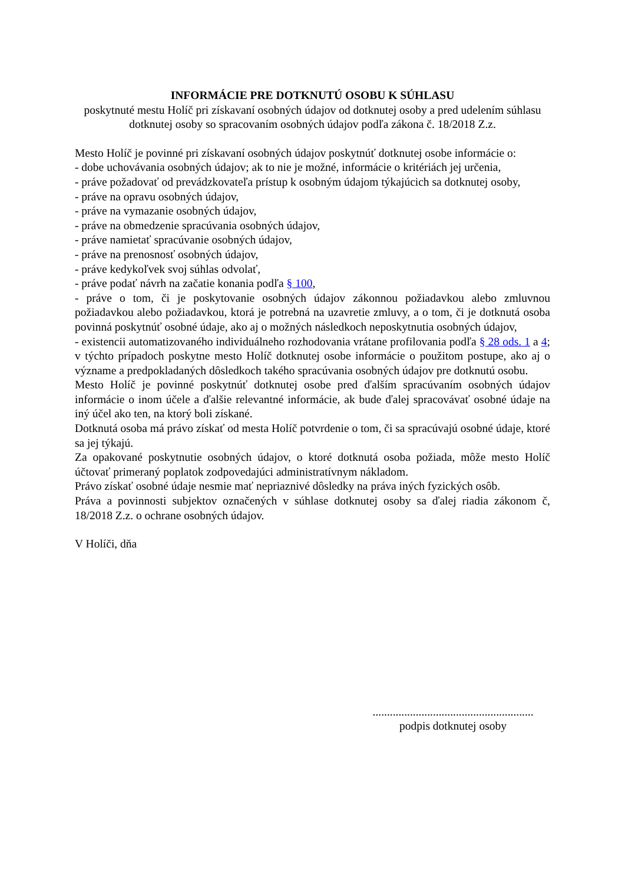INFORMÁCIE PRE DOTKNUTÚ OSOBU K SÚHLASU
poskytnuté mestu Holíč pri získavaní osobných údajov od dotknutej osoby a pred udelením súhlasu dotknutej osoby so spracovaním osobných údajov podľa zákona č. 18/2018 Z.z.
Mesto Holíč je povinné pri získavaní osobných údajov poskytnúť dotknutej osobe informácie o:
- dobe uchovávania osobných údajov; ak to nie je možné, informácie o kritériách jej určenia,
- práve požadovať od prevádzkovateľa prístup k osobným údajom týkajúcich sa dotknutej osoby,
- práve na opravu osobných údajov,
- práve na vymazanie osobných údajov,
- práve na obmedzenie spracúvania osobných údajov,
- práve namietať spracúvanie osobných údajov,
- práve na prenosnosť osobných údajov,
- práve kedykoľvek svoj súhlas odvolať,
- práve podať návrh na začatie konania podľa § 100,
- práve o tom, či je poskytovanie osobných údajov zákonnou požiadavkou alebo zmluvnou požiadavkou alebo požiadavkou, ktorá je potrebná na uzavretie zmluvy, a o tom, či je dotknutá osoba povinná poskytnúť osobné údaje, ako aj o možných následkoch neposkytnutia osobných údajov,
- existencii automatizovaného individuálneho rozhodovania vrátane profilovania podľa § 28 ods. 1 a 4; v týchto prípadoch poskytne mesto Holíč dotknutej osobe informácie o použitom postupe, ako aj o význame a predpokladaných dôsledkoch takého spracúvania osobných údajov pre dotknutú osobu.
Mesto Holíč je povinné poskytnúť dotknutej osobe pred ďalším spracúvaním osobných údajov informácie o inom účele a ďalšie relevantné informácie, ak bude ďalej spracovávať osobné údaje na iný účel ako ten, na ktorý boli získané.
Dotknutá osoba má právo získať od mesta Holíč potvrdenie o tom, či sa spracúvajú osobné údaje, ktoré sa jej týkajú.
Za opakované poskytnutie osobných údajov, o ktoré dotknutá osoba požiada, môže mesto Holíč účtovať primeraný poplatok zodpovedajúci administratívnym nákladom.
Právo získať osobné údaje nesmie mať nepriaznivé dôsledky na práva iných fyzických osôb.
Práva a povinnosti subjektov označených v súhlase dotknutej osoby sa ďalej riadia zákonom č, 18/2018 Z.z. o ochrane osobných údajov.
V Holíči, dňa
........................................................
podpis dotknutej osoby